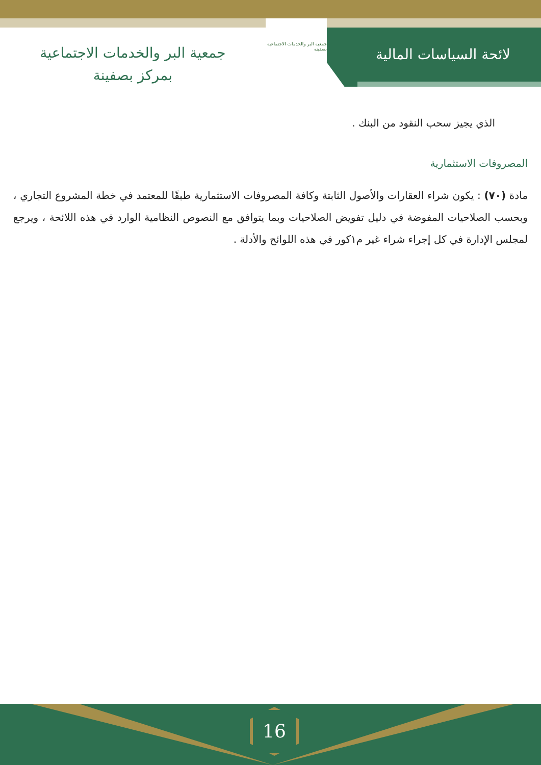لائحة السياسات المالية
جمعية البر والخدمات الاجتماعية بصفينه
جمعية البر والخدمات الاجتماعية
بمركز بصفينة
الذي يجيز سحب النقود من البنك .
المصروفات الاستثمارية
مادة (٧٠) : يكون شراء العقارات والأصول الثابتة وكافة المصروفات الاستثمارية طبقًا للمعتمد في خطة المشروع التجاري ، وبحسب الصلاحيات المفوضة في دليل تفويض الصلاحيات وبما يتوافق مع النصوص النظامية الوارد في هذه اللائحة ، ويرجع لمجلس الإدارة في كل إجراء شراء غير م١كور في هذه اللوائح والأدلة .
16